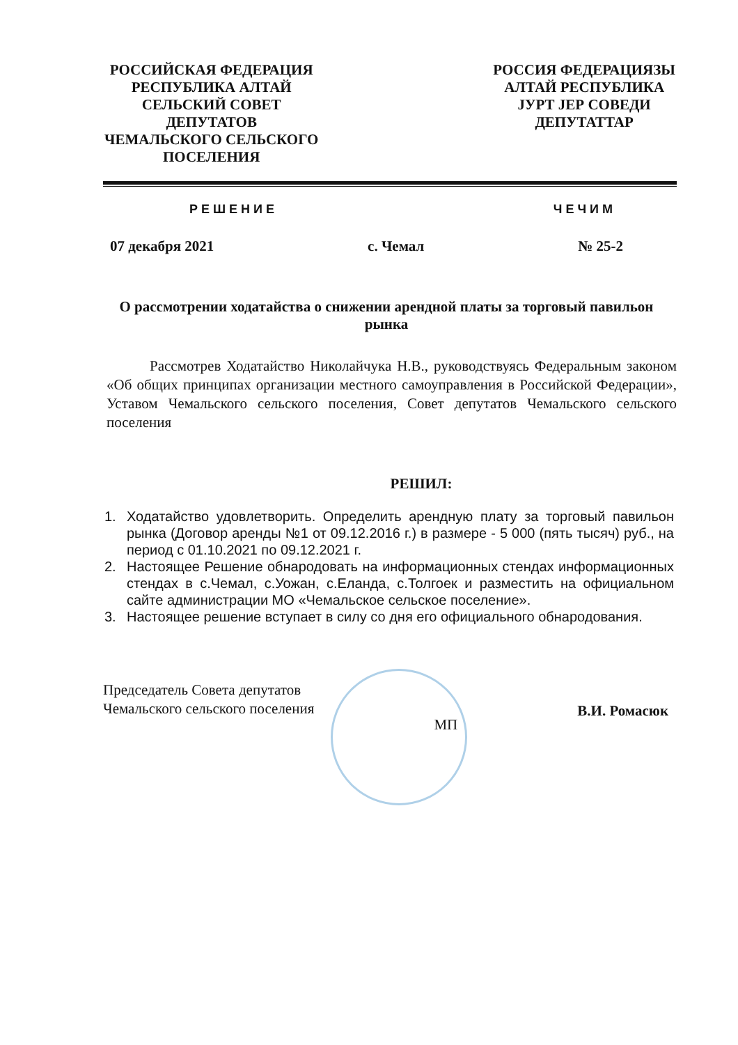РОССИЙСКАЯ ФЕДЕРАЦИЯ
РЕСПУБЛИКА АЛТАЙ
СЕЛЬСКИЙ СОВЕТ
ДЕПУТАТОВ
ЧЕМАЛЬСКОГО СЕЛЬСКОГО
ПОСЕЛЕНИЯ
РОССИЯ ФЕДЕРАЦИЯЗЫ
АЛТАЙ РЕСПУБЛИКА
ЈУРТ ЈЕР СОВЕДИ
ДЕПУТАТТАР
РЕШЕНИЕ ЧЕЧИМ
07 декабря 2021 с. Чемал № 25-2
О рассмотрении ходатайства о снижении арендной платы за торговый павильон рынка
Рассмотрев Ходатайство Николайчука Н.В., руководствуясь Федеральным законом «Об общих принципах организации местного самоуправления в Российской Федерации», Уставом Чемальского сельского поселения, Совет депутатов Чемальского сельского поселения
РЕШИЛ:
1. Ходатайство удовлетворить. Определить арендную плату за торговый павильон рынка (Договор аренды №1 от 09.12.2016 г.) в размере - 5 000 (пять тысяч) руб., на период с 01.10.2021 по 09.12.2021 г.
2. Настоящее Решение обнародовать на информационных стендах информационных стендах в с.Чемал, с.Уожан, с.Еланда, с.Толгоек и разместить на официальном сайте администрации МО «Чемальское сельское поселение».
3. Настоящее решение вступает в силу со дня его официального обнародования.
Председатель Совета депутатов
Чемальского сельского поселения МП В.И. Ромасюк